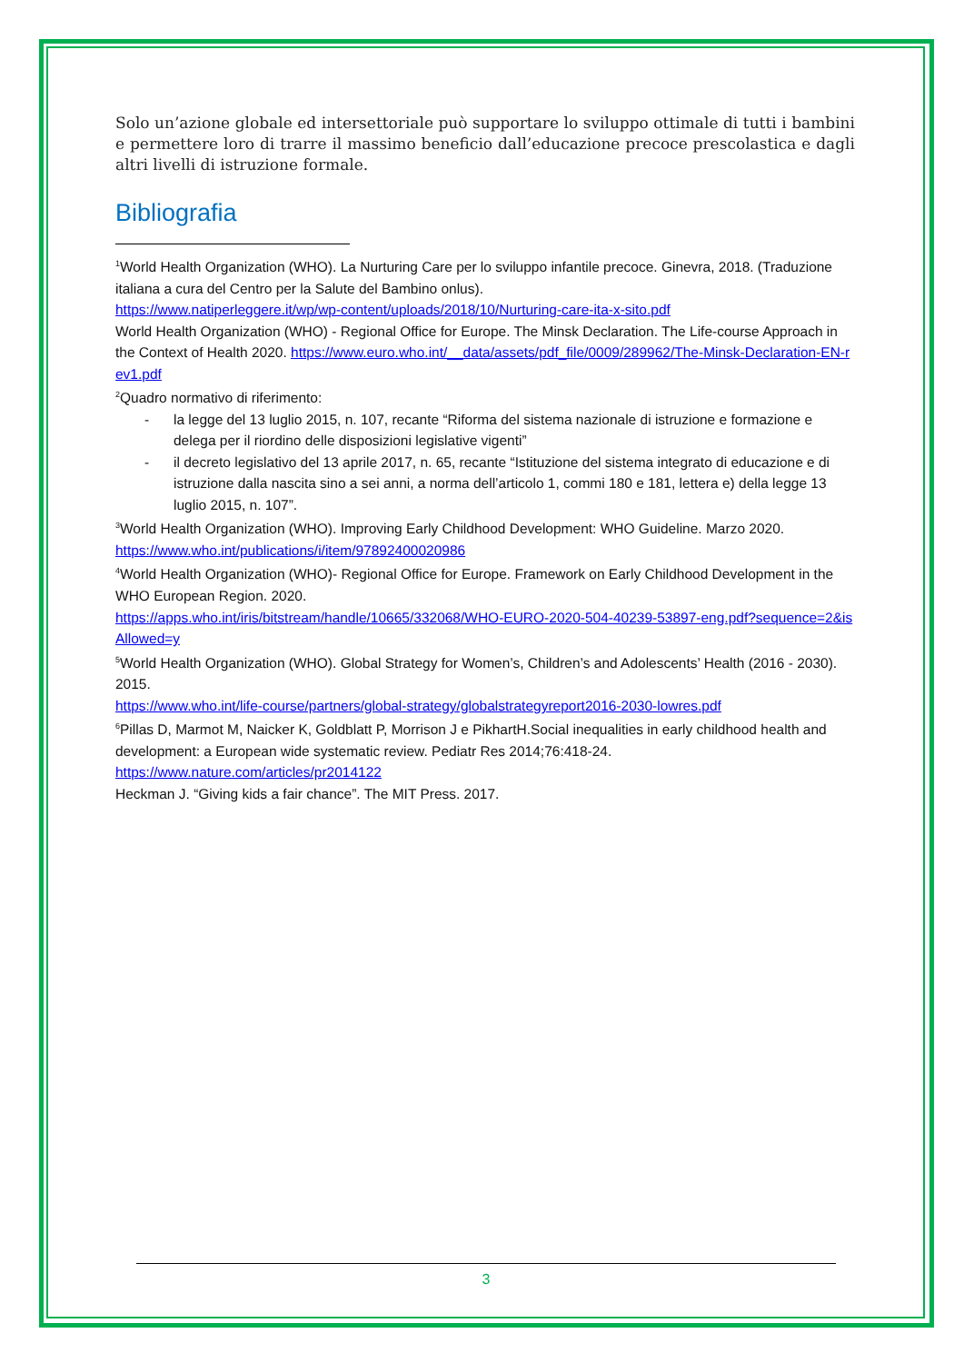Solo un’azione globale ed intersettoriale può supportare lo sviluppo ottimale di tutti i bambini e permettere loro di trarre il massimo beneficio dall’educazione precoce prescolastica e dagli altri livelli di istruzione formale.
Bibliografia
<sup>1</sup> World Health Organization (WHO). La Nurturing Care per lo sviluppo infantile precoce. Ginevra, 2018. (Traduzione italiana a cura del Centro per la Salute del Bambino onlus).
https://www.natiperleggere.it/wp/wp-content/uploads/2018/10/Nurturing-care-ita-x-sito.pdf
World Health Organization (WHO) - Regional Office for Europe. The Minsk Declaration. The Life-course Approach in the Context of Health 2020. https://www.euro.who.int/__data/assets/pdf_file/0009/289962/The-Minsk-Declaration-EN-rev1.pdf
<sup>2</sup> Quadro normativo di riferimento:
- la legge del 13 luglio 2015, n. 107, recante “Riforma del sistema nazionale di istruzione e formazione e delega per il riordino delle disposizioni legislative vigenti”
- il decreto legislativo del 13 aprile 2017, n. 65, recante “Istituzione del sistema integrato di educazione e di istruzione dalla nascita sino a sei anni, a norma dell’articolo 1, commi 180 e 181, lettera e) della legge 13 luglio 2015, n. 107”.
<sup>3</sup> World Health Organization (WHO). Improving Early Childhood Development: WHO Guideline. Marzo 2020.
https://www.who.int/publications/i/item/97892400020986
<sup>4</sup> World Health Organization (WHO)- Regional Office for Europe. Framework on Early Childhood Development in the WHO European Region. 2020.
https://apps.who.int/iris/bitstream/handle/10665/332068/WHO-EURO-2020-504-40239-53897-eng.pdf?sequence=2&isAllowed=y
<sup>5</sup> World Health Organization (WHO). Global Strategy for Women’s, Children’s and Adolescents’ Health (2016 - 2030). 2015.
https://www.who.int/life-course/partners/global-strategy/globalstrategyreport2016-2030-lowres.pdf
<sup>6</sup> Pillas D, Marmot M, Naicker K, Goldblatt P, Morrison J e PikhartH.Social inequalities in early childhood health and development: a European wide systematic review. Pediatr Res 2014;76:418-24.
https://www.nature.com/articles/pr2014122
Heckman J. “Giving kids a fair chance”. The MIT Press. 2017.
3